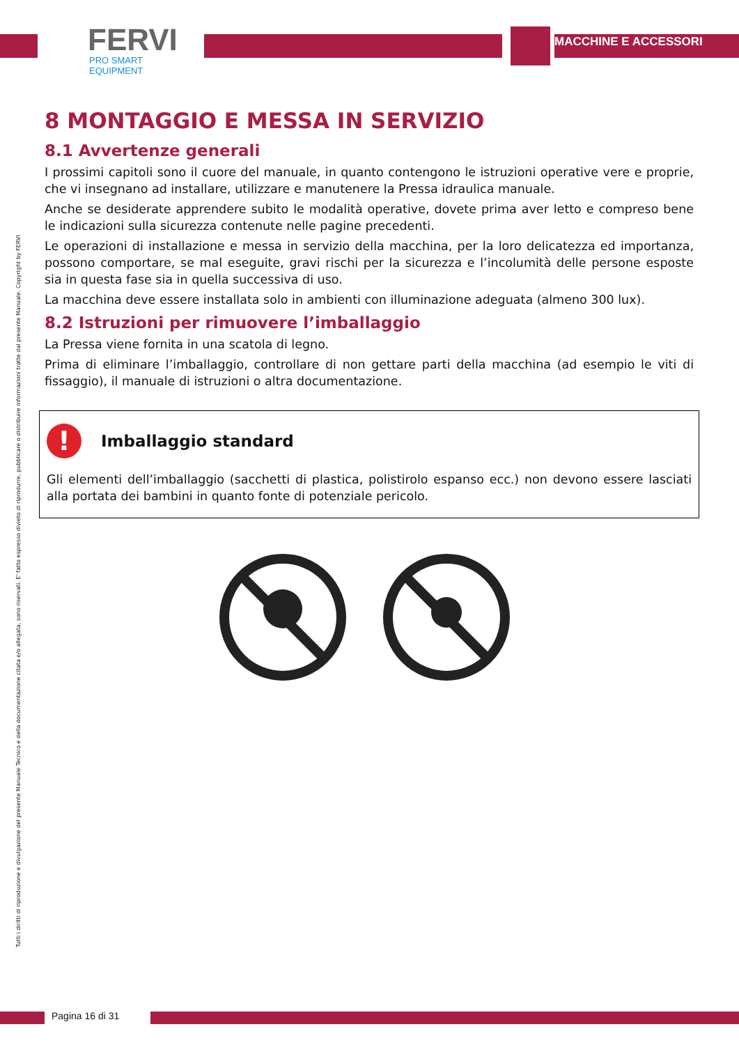FERVI
PRO SMART EQUIPMENT
MACCHINE E ACCESSORI
Tutti i diritti di riproduzione e divulgazione del presente Manuale Tecnico e della documentazione citata e/o allegata, sono riservati. E' fatto espresso divieto di riprodurre, pubblicare o distribuire informazioni tratte dal presente Manuale. Copyright by FERVI
8 MONTAGGIO E MESSA IN SERVIZIO
8.1 Avvertenze generali
I prossimi capitoli sono il cuore del manuale, in quanto contengono le istruzioni operative vere e proprie, che vi insegnano ad installare, utilizzare e manutenere la Pressa idraulica manuale.
Anche se desiderate apprendere subito le modalità operative, dovete prima aver letto e compreso bene le indicazioni sulla sicurezza contenute nelle pagine precedenti.
Le operazioni di installazione e messa in servizio della macchina, per la loro delicatezza ed importanza, possono comportare, se mal eseguite, gravi rischi per la sicurezza e l’incolumità delle persone esposte sia in questa fase sia in quella successiva di uso.
La macchina deve essere installata solo in ambienti con illuminazione adeguata (almeno 300 lux).
8.2 Istruzioni per rimuovere l’imballaggio
La Pressa viene fornita in una scatola di legno.
Prima di eliminare l’imballaggio, controllare di non gettare parti della macchina (ad esempio le viti di fissaggio), il manuale di istruzioni o altra documentazione.
! Imballaggio standard
Gli elementi dell’imballaggio (sacchetti di plastica, polistirolo espanso ecc.) non devono essere lasciati alla portata dei bambini in quanto fonte di potenziale pericolo.
Pagina 16 di 31